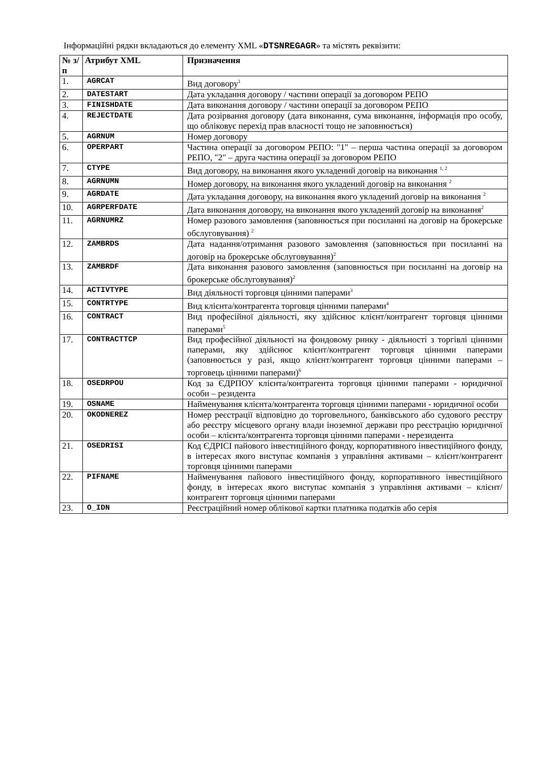Інформаційні рядки вкладаються до елементу XML «DTSNREGAGR» та містять реквізити:
| № з/п | Атрибут XML | Призначення |
| --- | --- | --- |
| 1. | AGRCAT | Вид договору<sup>1</sup> |
| 2. | DATESTART | Дата укладання договору / частини операції за договором РЕПО |
| 3. | FINISHDATE | Дата виконання договору / частини операції за договором РЕПО |
| 4. | REJECTDATE | Дата розірвання договору (дата виконання, сума виконання, інформація про особу, що обліковує перехід прав власності тощо не заповнюється) |
| 5. | AGRNUM | Номер договору |
| 6. | OPERPART | Частина операції за договором РЕПО: "1" – перша частина операції за договором РЕПО, "2" – друга частина операції за договором РЕПО |
| 7. | CTYPE | Вид договору, на виконання якого укладений договір на виконання <sup>1, 2</sup> |
| 8. | AGRNUMN | Номер договору, на виконання якого укладений договір на виконання <sup>2</sup> |
| 9. | AGRDATE | Дата укладання договору, на виконання якого укладений договір на виконання <sup>2</sup> |
| 10. | AGRPERFDATE | Дата виконання договору, на виконання якого укладений договір на виконання<sup>2</sup> |
| 11. | AGRNUMRZ | Номер разового замовлення (заповнюється при посиланні на договір на брокерське обслуговування) <sup>2</sup> |
| 12. | ZAMBRDS | Дата надання/отримання разового замовлення (заповнюється при посиланні на договір на брокерське обслуговування)<sup>2</sup> |
| 13. | ZAMBRDF | Дата виконання разового замовлення (заповнюється при посиланні на договір на брокерське обслуговування)<sup>2</sup> |
| 14. | ACTIVTYPE | Вид діяльності торговця цінними паперами<sup>3</sup> |
| 15. | CONTRTYPE | Вид клієнта/контрагента торговця цінними паперами<sup>4</sup> |
| 16. | CONTRACT | Вид професійної діяльності, яку здійснює клієнт/контрагент торговця цінними паперами<sup>5</sup> |
| 17. | CONTRACTTCP | Вид професійної діяльності на фондовому ринку - діяльності з торгівлі цінними паперами, яку здійснює клієнт/контрагент торговця цінними паперами (заповнюється у разі, якщо клієнт/контрагент торговця цінними паперами – торговець цінними паперами)<sup>6</sup> |
| 18. | OSEDRPOU | Код за ЄДРПОУ клієнта/контрагента торговця цінними паперами - юридичної особи – резидента |
| 19. | OSNAME | Найменування клієнта/контрагента торговця цінними паперами - юридичної особи |
| 20. | OKODNEREZ | Номер реєстрації відповідно до торговельного, банківського або судового реєстру або реєстру місцевого органу влади іноземної держави про реєстрацію юридичної особи – клієнта/контрагента торговця цінними паперами - нерезидента |
| 21. | OSEDRISI | Код ЄДРІСІ пайового інвестиційного фонду, корпоративного інвестиційного фонду, в інтересах якого виступає компанія з управління активами – клієнт/контрагент торговця цінними паперами |
| 22. | PIFNAME | Найменування пайового інвестиційного фонду, корпоративного інвестиційного фонду, в інтересах якого виступає компанія з управління активами – клієнт/контрагент торговця цінними паперами |
| 23. | O_IDN | Реєстраційний номер облікової картки платника податків або серія |